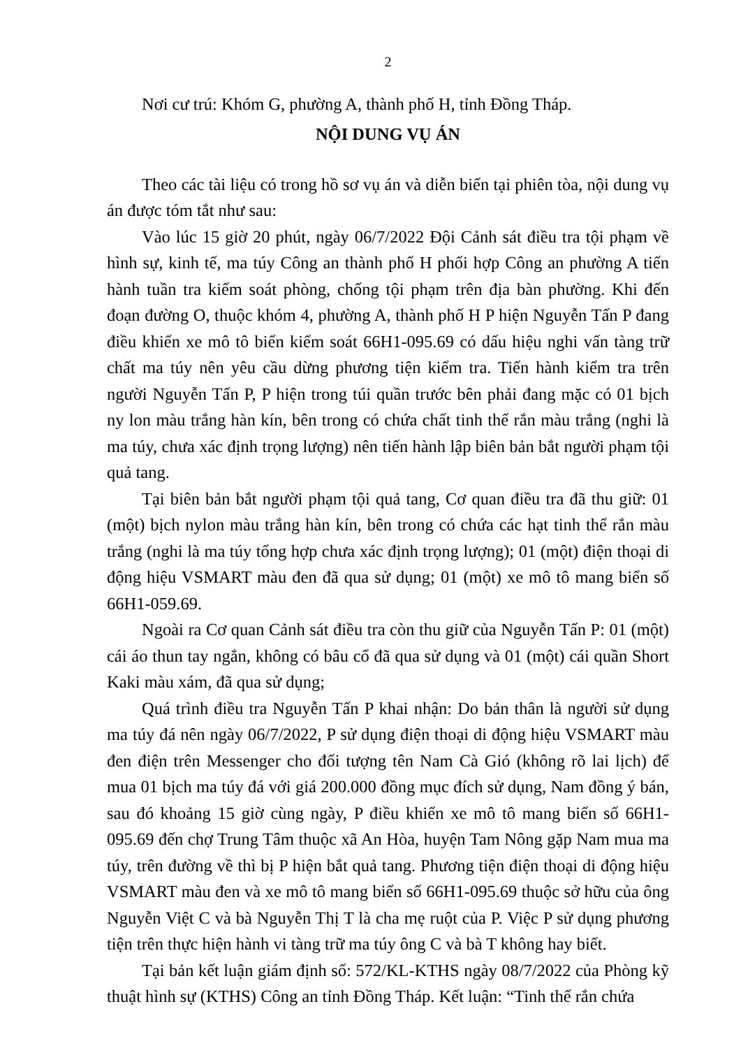2
Nơi cư trú: Khóm G, phường A, thành phố H, tỉnh Đồng Tháp.
NỘI DUNG VỤ ÁN
Theo các tài liệu có trong hồ sơ vụ án và diễn biến tại phiên tòa, nội dung vụ án được tóm tắt như sau:
Vào lúc 15 giờ 20 phút, ngày 06/7/2022 Đội Cảnh sát điều tra tội phạm về hình sự, kinh tế, ma túy Công an thành phố H phối hợp Công an phường A tiến hành tuần tra kiểm soát phòng, chống tội phạm trên địa bàn phường. Khi đến đoạn đường O, thuộc khóm 4, phường A, thành phố H P hiện Nguyễn Tấn P đang điều khiển xe mô tô biển kiểm soát 66H1-095.69 có dấu hiệu nghi vấn tàng trữ chất ma túy nên yêu cầu dừng phương tiện kiểm tra. Tiến hành kiểm tra trên người Nguyễn Tấn P, P hiện trong túi quần trước bên phải đang mặc có 01 bịch ny lon màu trắng hàn kín, bên trong có chứa chất tinh thể rắn màu trắng (nghi là ma túy, chưa xác định trọng lượng) nên tiến hành lập biên bản bắt người phạm tội quả tang.
Tại biên bản bắt người phạm tội quả tang, Cơ quan điều tra đã thu giữ: 01 (một) bịch nylon màu trắng hàn kín, bên trong có chứa các hạt tinh thể rắn màu trắng (nghi là ma túy tổng hợp chưa xác định trọng lượng); 01 (một) điện thoại di động hiệu VSMART màu đen đã qua sử dụng; 01 (một) xe mô tô mang biển số 66H1-059.69.
Ngoài ra Cơ quan Cảnh sát điều tra còn thu giữ của Nguyễn Tấn P: 01 (một) cái áo thun tay ngắn, không có bâu cổ đã qua sử dụng và 01 (một) cái quần Short Kaki màu xám, đã qua sử dụng;
Quá trình điều tra Nguyễn Tấn P khai nhận: Do bản thân là người sử dụng ma túy đá nên ngày 06/7/2022, P sử dụng điện thoại di động hiệu VSMART màu đen điện trên Messenger cho đối tượng tên Nam Cà Gió (không rõ lai lịch) để mua 01 bịch ma túy đá với giá 200.000 đồng mục đích sử dụng, Nam đồng ý bán, sau đó khoảng 15 giờ cùng ngày, P điều khiển xe mô tô mang biển số 66H1-095.69 đến chợ Trung Tâm thuộc xã An Hòa, huyện Tam Nông gặp Nam mua ma túy, trên đường về thì bị P hiện bắt quả tang. Phương tiện điện thoại di động hiệu VSMART màu đen và xe mô tô mang biển số 66H1-095.69 thuộc sở hữu của ông Nguyễn Việt C và bà Nguyễn Thị T là cha mẹ ruột của P. Việc P sử dụng phương tiện trên thực hiện hành vi tàng trữ ma túy ông C và bà T không hay biết.
Tại bản kết luận giám định số: 572/KL-KTHS ngày 08/7/2022 của Phòng kỹ thuật hình sự (KTHS) Công an tỉnh Đồng Tháp. Kết luận: “Tinh thể rắn chứa